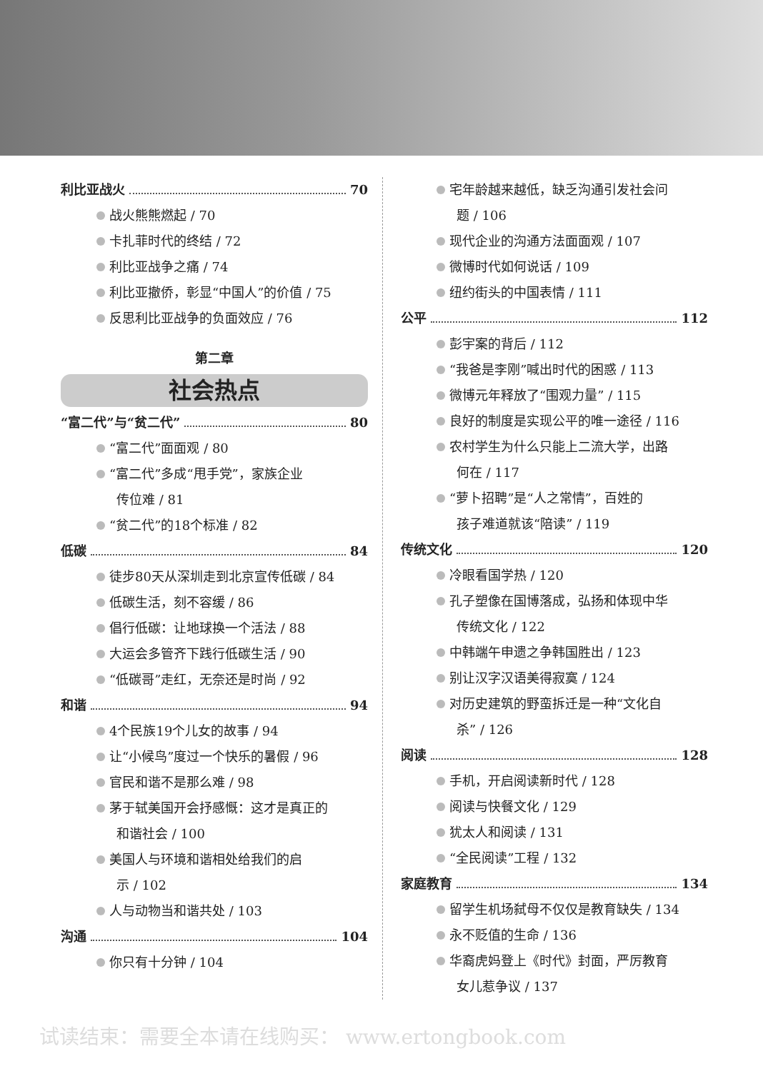利比亚战火 70
战火熊熊燃起 / 70
卡扎菲时代的终结 / 72
利比亚战争之痛 / 74
利比亚撤侨，彰显“中国人”的价值 / 75
反思利比亚战争的负面效应 / 76
第二章
社会热点
“富二代”与“贫二代” 80
“富二代”面面观 / 80
“富二代”多成“甩手党”，家族企业
传位难 / 81
“贫二代”的18个标准 / 82
低碳 84
徒步80天从深圳走到北京宣传低碳 / 84
低碳生活，刻不容缓 / 86
倡行低碳：让地球换一个活法 / 88
大运会多管齐下践行低碳生活 / 90
“低碳哥”走红，无奈还是时尚 / 92
和谐 94
4个民族19个儿女的故事 / 94
让“小候鸟”度过一个快乐的暑假 / 96
官民和谐不是那么难 / 98
茅于轼美国开会抒感慨：这才是真正的
和谐社会 / 100
美国人与环境和谐相处给我们的启
示 / 102
人与动物当和谐共处 / 103
沟通 104
你只有十分钟 / 104
宅年龄越来越低，缺乏沟通引发社会问
题 / 106
现代企业的沟通方法面面观 / 107
微博时代如何说话 / 109
纽约街头的中国表情 / 111
公平 112
彭宇案的背后 / 112
“我爸是李刚”喊出时代的困惑 / 113
微博元年释放了“围观力量” / 115
良好的制度是实现公平的唯一途径 / 116
农村学生为什么只能上二流大学，出路
何在 / 117
“萝卜招聘”是“人之常情”，百姓的
孩子难道就该“陪读” / 119
传统文化 120
冷眼看国学热 / 120
孔子塑像在国博落成，弘扬和体现中华
传统文化 / 122
中韩端午申遗之争韩国胜出 / 123
别让汉字汉语美得寂寞 / 124
对历史建筑的野蛮拆迁是一种“文化自
杀” / 126
阅读 128
手机，开启阅读新时代 / 128
阅读与快餐文化 / 129
犹太人和阅读 / 131
“全民阅读”工程 / 132
家庭教育 134
留学生机场弑母不仅仅是教育缺失 / 134
永不贬值的生命 / 136
华裔虎妈登上《时代》封面，严厉教育
女儿惹争议 / 137
试读结束：需要全本请在线购买： www.ertongbook.com